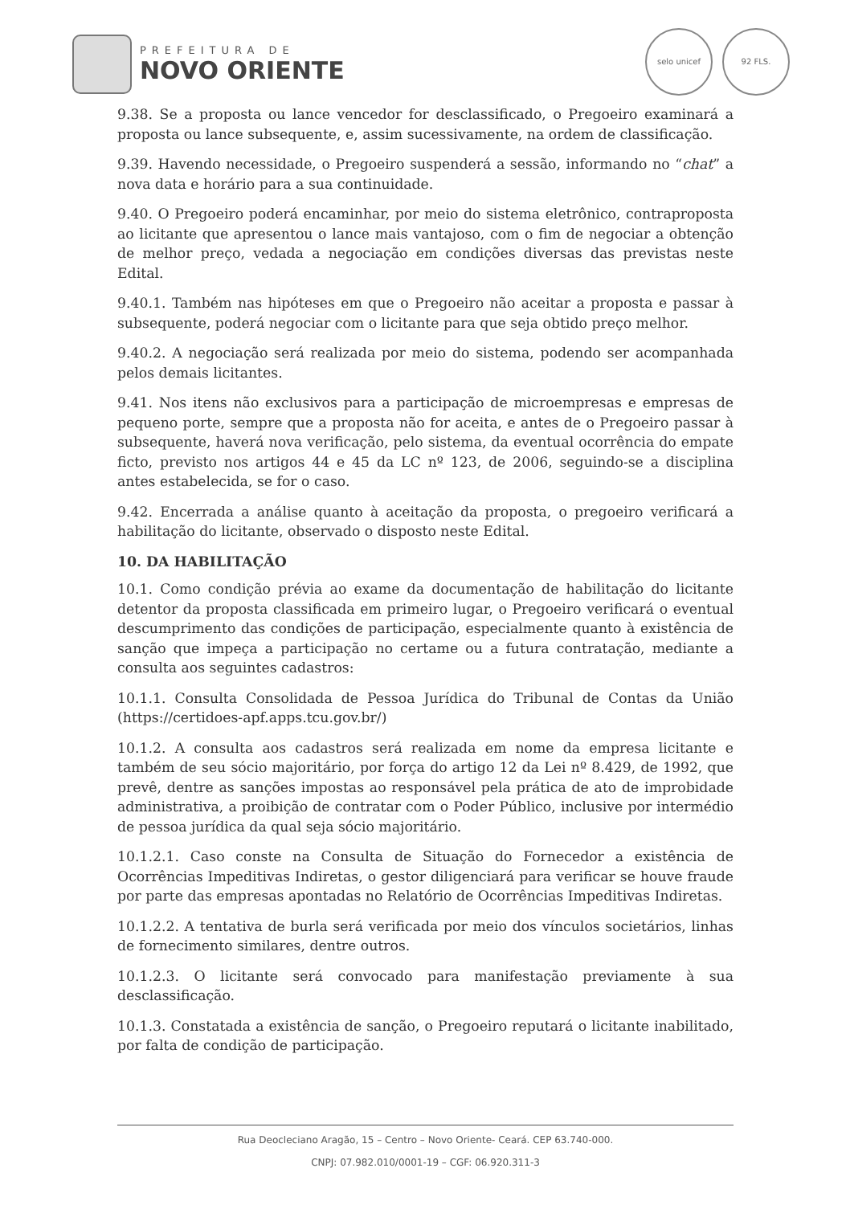PREFEITURA DE
NOVO ORIENTE
selo unicef 92 FLS.
9.38. Se a proposta ou lance vencedor for desclassificado, o Pregoeiro examinará a proposta ou lance subsequente, e, assim sucessivamente, na ordem de classificação.
9.39. Havendo necessidade, o Pregoeiro suspenderá a sessão, informando no “chat” a nova data e horário para a sua continuidade.
9.40. O Pregoeiro poderá encaminhar, por meio do sistema eletrônico, contraproposta ao licitante que apresentou o lance mais vantajoso, com o fim de negociar a obtenção de melhor preço, vedada a negociação em condições diversas das previstas neste Edital.
9.40.1. Também nas hipóteses em que o Pregoeiro não aceitar a proposta e passar à subsequente, poderá negociar com o licitante para que seja obtido preço melhor.
9.40.2. A negociação será realizada por meio do sistema, podendo ser acompanhada pelos demais licitantes.
9.41. Nos itens não exclusivos para a participação de microempresas e empresas de pequeno porte, sempre que a proposta não for aceita, e antes de o Pregoeiro passar à subsequente, haverá nova verificação, pelo sistema, da eventual ocorrência do empate ficto, previsto nos artigos 44 e 45 da LC nº 123, de 2006, seguindo-se a disciplina antes estabelecida, se for o caso.
9.42. Encerrada a análise quanto à aceitação da proposta, o pregoeiro verificará a habilitação do licitante, observado o disposto neste Edital.
10. DA HABILITAÇÃO
10.1. Como condição prévia ao exame da documentação de habilitação do licitante detentor da proposta classificada em primeiro lugar, o Pregoeiro verificará o eventual descumprimento das condições de participação, especialmente quanto à existência de sanção que impeça a participação no certame ou a futura contratação, mediante a consulta aos seguintes cadastros:
10.1.1. Consulta Consolidada de Pessoa Jurídica do Tribunal de Contas da União (https://certidoes-apf.apps.tcu.gov.br/)
10.1.2. A consulta aos cadastros será realizada em nome da empresa licitante e também de seu sócio majoritário, por força do artigo 12 da Lei nº 8.429, de 1992, que prevê, dentre as sanções impostas ao responsável pela prática de ato de improbidade administrativa, a proibição de contratar com o Poder Público, inclusive por intermédio de pessoa jurídica da qual seja sócio majoritário.
10.1.2.1. Caso conste na Consulta de Situação do Fornecedor a existência de Ocorrências Impeditivas Indiretas, o gestor diligenciará para verificar se houve fraude por parte das empresas apontadas no Relatório de Ocorrências Impeditivas Indiretas.
10.1.2.2. A tentativa de burla será verificada por meio dos vínculos societários, linhas de fornecimento similares, dentre outros.
10.1.2.3. O licitante será convocado para manifestação previamente à sua desclassificação.
10.1.3. Constatada a existência de sanção, o Pregoeiro reputará o licitante inabilitado, por falta de condição de participação.
Rua Deocleciano Aragão, 15 – Centro – Novo Oriente- Ceará. CEP 63.740-000.
CNPJ: 07.982.010/0001-19 – CGF: 06.920.311-3